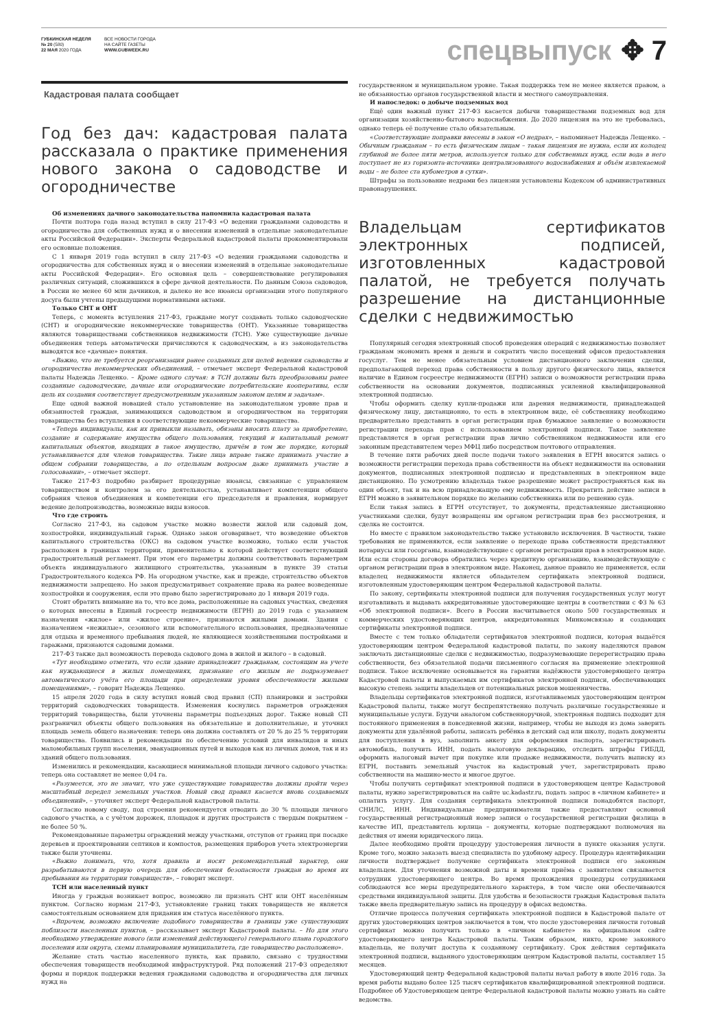ГУБКИНСКАЯ НЕДЕЛЯ
№ 20 (580)
22 МАЯ 2020 ГОДА
ВСЕ НОВОСТИ ГОРОДА
НА САЙТЕ ГАЗЕТЫ
WWW.GUBWEEK.RU
спецвыпуск ✥ 7
Кадастровая палата сообщает
Год без дач: кадастровая палата рассказала о практике применения нового закона о садоводстве и огородничестве
Об изменениях дачного законодательства напомнила кадастровая палата
Почти полтора года назад вступил в силу 217-ФЗ «О ведении гражданами садоводства и огородничества для собственных нужд и о внесении изменений в отдельные законодательные акты Российской Федерации». Эксперты Федеральной кадастровой палаты прокомментировали его основные положения.
С 1 января 2019 года вступил в силу 217-ФЗ «О ведении гражданами садоводства и огородничества для собственных нужд и о внесении изменений в отдельные законодательные акты Российской Федерации». Его основная цель – совершенствование регулирования различных ситуаций, сложившихся в сфере дачной деятельности. По данным Союза садоводов, в России не менее 60 млн дачников, и далеко не все нюансы организации этого популярного досуга были учтены предыдущими нормативными актами.
Только СНТ и ОНТ
Теперь, с момента вступления 217-ФЗ, граждане могут создавать только садоводческие (СНТ) и огороднические некоммерческие товарищества (ОНТ). Указанные товарищества являются товариществами собственников недвижимости (ТСН). Уже существующие дачные объединения теперь автоматически причисляются к садоводческим, а из законодательства выводятся все «дачные» понятия.
«Важно, что не требуется реорганизация ранее созданных для целей ведения садоводства и огородничества некоммерческих объединений, – отмечает эксперт Федеральной кадастровой палаты Надежда Лещенко. – Кроме одного случая: в ТСН должны быть преобразованы ранее созданные садоводческие, дачные или огороднические потребительские кооперативы, если цель их создания соответствует предусмотренным указанным законом целям и задачам».
Еще одной важной новацией стало установление на законодательном уровне прав и обязанностей граждан, занимающихся садоводством и огородничеством на территории товарищества без вступления в соответствующие некоммерческие товарищества.
«Теперь индивидуалы, как их привыкли называть, обязаны вносить плату за приобретение, создание и содержание имущества общего пользования, текущий и капитальный ремонт капитальных объектов, входящих в такое имущество, причём в том же порядке, который устанавливается для членов товарищества. Такие лица вправе также принимать участие в общем собрании товарищества, а по отдельным вопросам даже принимать участие в голосовании», – отмечает эксперт.
Также 217-ФЗ подробно разбирает процедурные нюансы, связанные с управлением товариществом и контролем за его деятельностью, устанавливает компетенции общего собрания членов объединения и компетенции его председателя и правления, нормирует ведение делопроизводства, возможные виды взносов.
Что где строить
Согласно 217-ФЗ, на садовом участке можно возвести жилой или садовый дом, хозпостройки, индивидуальный гараж. Однако закон оговаривает, что возведение объектов капитального строительства (ОКС) на садовом участке возможно, только если участок расположен в границах территории, применительно к которой действует соответствующий градостроительный регламент. При этом его параметры должны соответствовать параметрам объекта индивидуального жилищного строительства, указанным в пункте 39 статьи Градостроительного кодекса РФ. На огородном участке, как и прежде, строительство объектов недвижимости запрещено. Но закон предусматривает сохранение права на ранее возведенные хозпостройки и сооружения, если это право было зарегистрировано до 1 января 2019 года.
Стоит обратить внимание на то, что все дома, расположенные на садовых участках, сведения о которых внесены в Единый госреестр недвижимости (ЕГРН) до 2019 года с указанием назначения «жилое» или «жилое строение», признаются жилыми домами. Здания с назначением «нежилые», сезонного или вспомогательного использования, предназначенные для отдыха и временного пребывания людей, не являющиеся хозяйственными постройками и гаражами, признаются садовыми домами.
217-ФЗ также дал возможность перевода садового дома в жилой и жилого – в садовый.
«Тут необходимо отметить, что если здание принадлежит гражданам, состоящим на учете как нуждающиеся в жилых помещениях, признание его жилым не подразумевает автоматического учёта его площади при определении уровня обеспеченности жилыми помещениями», – говорит Надежда Лещенко.
15 апреля 2020 года в силу вступил новый свод правил (СП) планировки и застройки территорий садоводческих товариществ. Изменения коснулись параметров ограждения территорий товарищества, были уточнены параметры подъездных дорог. Также новый СП разграничил объекты общего пользования на обязательные и дополнительные, и уточнил площадь земель общего назначения: теперь она должна составлять от 20 % до 25 % территории товарищества. Появились и рекомендации по обеспечению условий для инвалидов и иных маломобильных групп населения, эвакуационных путей и выходов как из личных домов, так и из зданий общего пользования.
Изменились и рекомендации, касающиеся минимальной площади личного садового участка: теперь она составляет не менее 0,04 га.
«Разумеется, это не значит, что уже существующие товарищества должны пройти через масштабный передел земельных участков. Новый свод правил касается вновь создаваемых объединений», – уточняет эксперт Федеральной кадастровой палаты.
Согласно новому своду, под строения рекомендуется отводить до 30 % площади личного садового участка, а с учётом дорожек, площадок и других пространств с твердым покрытием – не более 50 %.
Рекомендованные параметры ограждений между участками, отступов от границ при посадке деревьев и проектировании септиков и компостов, размещения приборов учета электроэнергии также были уточнены.
«Важно понимать, что, хотя правила и носят рекомендательный характер, они разрабатываются в первую очередь для обеспечения безопасности граждан во время их пребывания на территории товариществ», – говорит эксперт.
ТСН или населенный пункт
Иногда у граждан возникает вопрос, возможно ли признать СНТ или ОНТ населённым пунктом. Согласно нормам 217-ФЗ, установление границ таких товариществ не является самостоятельным основанием для придания им статуса населённого пункта.
«Впрочем, возможно включение подобного товарищества в границы уже существующих поблизости населенных пунктов, – рассказывает эксперт Кадастровой палаты. – Но для этого необходимо утверждение нового (или изменений действующего) генерального плана городского поселения или округа, схемы планирования муниципалитета, где товарищество расположено».
Желание стать частью населенного пункта, как правило, связано с трудностями обеспечения товариществ необходимой инфраструктурой. Ряд положений 217-ФЗ определяют формы и порядок поддержки ведения гражданами садоводства и огородничества для личных нужд на
государственном и муниципальном уровне. Такая поддержка тем не менее является правом, а не обязанностью органов государственной власти и местного самоуправления.
И напоследок: о добыче подземных вод
Ещё один важный пункт 217-ФЗ касается добычи товариществами подземных вод для организации хозяйственно-бытового водоснабжения. До 2020 лицензия на это не требовалась, однако теперь её получение стало обязательным.
«Соответствующие поправки внесены в закон «О недрах», – напоминает Надежда Лещенко. – Обычным гражданам – то есть физическим лицам – такая лицензия не нужна, если их колодец глубиной не более пяти метров, используется только для собственных нужд, если вода в него поступает не из горизонта-источника централизованного водоснабжения и объём извлекаемой воды – не более ста кубометров в сутки».
Штрафы за пользование недрами без лицензии установлены Кодексом об административных правонарушениях.
Владельцам сертификатов электронных подписей, изготовленных кадастровой палатой, не требуется получать разрешение на дистанционные сделки с недвижимостью
Популярный сегодня электронный способ проведения операций с недвижимостью позволяет гражданам экономить время и деньги и сократить число посещений офисов предоставления госуслуг. Тем не менее обязательным условием дистанционного заключения сделки, предполагающей переход права собственности в пользу другого физического лица, является наличие в Едином госреестре недвижимости (ЕГРН) записи о возможности регистрации права собственности на основании документов, подписанных усиленной квалифицированной электронной подписью.
Чтобы оформить сделку купли-продажи или дарения недвижимости, принадлежащей физическому лицу, дистанционно, то есть в электронном виде, её собственнику необходимо предварительно представить в орган регистрации прав бумажное заявление о возможности регистрации перехода прав с использованием электронной подписи. Такое заявление представляется в орган регистрации прав лично собственником недвижимости или его законным представителем через МФЦ либо посредством почтового отправления.
В течение пяти рабочих дней после подачи такого заявления в ЕГРН вносится запись о возможности регистрации перехода права собственности на объект недвижимости на основании документов, подписанных электронной подписью и представленных в электронном виде дистанционно. По усмотрению владельца такое разрешение может распространяться как на один объект, так и на всю принадлежащую ему недвижимость. Прекратить действие записи в ЕГРН можно в заявительном порядке по желанию собственника или по решению суда.
Если такая запись в ЕГРН отсутствует, то документы, представленные дистанционно участниками сделки, будут возвращены им органом регистрации прав без рассмотрения, и сделка не состоится.
Но вместе с правилом законодательство также установило исключения. В частности, такие требования не применяются, если заявление о переходе права собственности представляют нотариусы или госорганы, взаимодействующие с органом регистрации прав в электронном виде. Или если стороны договора обратились через кредитную организацию, взаимодействующую с органом регистрации прав в электронном виде. Наконец, данное правило не применяется, если владелец недвижимости является обладателем сертификата электронной подписи, изготовленным удостоверяющим центром Федеральной кадастровой палаты.
По закону, сертификаты электронной подписи для получения государственных услуг могут изготавливать и выдавать аккредитованные удостоверяющие центры в соответствии с ФЗ № 63 «Об электронной подписи». Всего в России насчитывается около 500 государственных и коммерческих удостоверяющих центров, аккредитованных Минкомсвязью и создающих сертификаты электронной подписи.
Вместе с тем только обладатели сертификатов электронной подписи, которая выдаётся удостоверяющим центром Федеральной кадастровой палаты, по закону наделяются правом заключать дистанционные сделки с недвижимостью, подразумевающие перерегистрацию права собственности, без обязательной подачи письменного согласия на применение электронной подписи. Такое исключение основывается на гарантии надёжности удостоверяющего центра Кадастровой палаты и выпускаемых им сертификатов электронной подписи, обеспечивающих высокую степень защиты владельцев от потенциальных рисков мошенничества.
Владельцы сертификатов электронной подписи, изготавливаемых удостоверяющим центром Кадастровой палаты, также могут беспрепятственно получать различные государственные и муниципальные услуги. Будучи аналогом собственноручной, электронная подпись подходит для постоянного применения в повседневной жизни, например, чтобы не выходя из дома заверить документы для удалённой работы, записать ребёнка в детский сад или школу, подать документы для поступления в вуз, заполнить анкету для оформления паспорта, зарегистрировать автомобиль, получить ИНН, подать налоговую декларацию, отследить штрафы ГИБДД, оформить налоговый вычет при покупке или продаже недвижимости, получить выписку из ЕГРН, поставить земельный участок на кадастровый учет, зарегистрировать право собственности на машино-место и многое другое.
Чтобы получить сертификат электронной подписи в удостоверяющем центре Кадастровой палаты, нужно зарегистрироваться на сайте uc.kadastr.ru, подать запрос в «личном кабинете» и оплатить услугу. Для создания сертификата электронной подписи понадобятся паспорт, СНИЛС, ИНН. Индивидуальные предприниматели также предоставляют основной государственный регистрационный номер записи о государственной регистрации физлица в качестве ИП, представитель юрлица – документы, которые подтверждают полномочия на действия от имени юридического лица.
Далее необходимо пройти процедуру удостоверения личности в пункте оказания услуги. Кроме того, можно заказать выезд специалиста по удобному адресу. Процедура идентификации личности подтверждает получение сертификата электронной подписи его законным владельцем. Для уточнения возможной даты и времени приёма с заявителем связывается сотрудник удостоверяющего центра. Во время прохождения процедуры сотрудниками соблюдаются все меры предупредительного характера, в том числе они обеспечиваются средствами индивидуальной защиты. Для удобства и безопасности граждан Кадастровая палата также ввела предварительную запись на процедуру в офисах ведомства.
Отличие процесса получения сертификата электронной подписи в Кадастровой палате от других удостоверяющих центров заключается в том, что после удостоверения личности готовый сертификат можно получить только в «личном кабинете» на официальном сайте удостоверяющего центра Кадастровой палаты. Таким образом, никто, кроме законного владельца, не получит доступа к созданному сертификату. Срок действия сертификата электронной подписи, выданного удостоверяющим центром Кадастровой палаты, составляет 15 месяцев.
Удостоверяющий центр Федеральной кадастровой палаты начал работу в июле 2016 года. За время работы выдано более 125 тысяч сертификатов квалифицированной электронной подписи. Подробнее об Удостоверяющем центре Федеральной кадастровой палаты можно узнать на сайте ведомства.